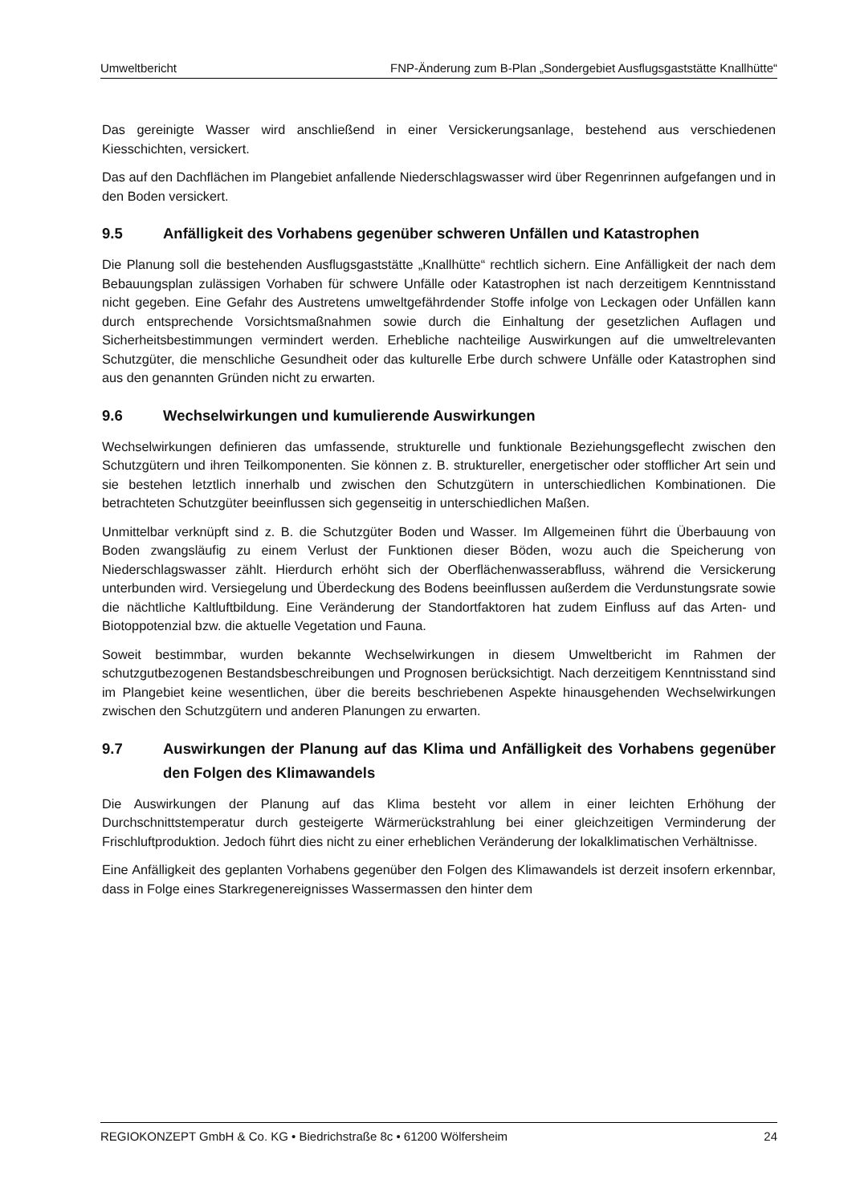Umweltbericht FNP-Änderung zum B-Plan „Sondergebiet Ausflugsgaststätte Knallhütte“
Das gereinigte Wasser wird anschließend in einer Versickerungsanlage, bestehend aus verschiedenen Kiesschichten, versickert.
Das auf den Dachflächen im Plangebiet anfallende Niederschlagswasser wird über Regenrinnen aufgefangen und in den Boden versickert.
9.5 Anfälligkeit des Vorhabens gegenüber schweren Unfällen und Katastrophen
Die Planung soll die bestehenden Ausflugsgaststätte „Knallhütte“ rechtlich sichern. Eine Anfälligkeit der nach dem Bebauungsplan zulässigen Vorhaben für schwere Unfälle oder Katastrophen ist nach derzeitigem Kenntnisstand nicht gegeben. Eine Gefahr des Austretens umweltgefährdender Stoffe infolge von Leckagen oder Unfällen kann durch entsprechende Vorsichtsmaßnahmen sowie durch die Einhaltung der gesetzlichen Auflagen und Sicherheitsbestimmungen vermindert werden. Erhebliche nachteilige Auswirkungen auf die umweltrelevanten Schutzgüter, die menschliche Gesundheit oder das kulturelle Erbe durch schwere Unfälle oder Katastrophen sind aus den genannten Gründen nicht zu erwarten.
9.6 Wechselwirkungen und kumulierende Auswirkungen
Wechselwirkungen definieren das umfassende, strukturelle und funktionale Beziehungsgeflecht zwischen den Schutzgütern und ihren Teilkomponenten. Sie können z. B. struktureller, energetischer oder stofflicher Art sein und sie bestehen letztlich innerhalb und zwischen den Schutzgütern in unterschiedlichen Kombinationen. Die betrachteten Schutzgüter beeinflussen sich gegenseitig in unterschiedlichen Maßen.
Unmittelbar verknüpft sind z. B. die Schutzgüter Boden und Wasser. Im Allgemeinen führt die Überbauung von Boden zwangsläufig zu einem Verlust der Funktionen dieser Böden, wozu auch die Speicherung von Niederschlagswasser zählt. Hierdurch erhöht sich der Oberflächenwasserabfluss, während die Versickerung unterbunden wird. Versiegelung und Überdeckung des Bodens beeinflussen außerdem die Verdunstungsrate sowie die nächtliche Kaltluftbildung. Eine Veränderung der Standortfaktoren hat zudem Einfluss auf das Arten- und Biotoppotenzial bzw. die aktuelle Vegetation und Fauna.
Soweit bestimmbar, wurden bekannte Wechselwirkungen in diesem Umweltbericht im Rahmen der schutzgutbezogenen Bestandsbeschreibungen und Prognosen berücksichtigt. Nach derzeitigem Kenntnisstand sind im Plangebiet keine wesentlichen, über die bereits beschriebenen Aspekte hinausgehenden Wechselwirkungen zwischen den Schutzgütern und anderen Planungen zu erwarten.
9.7 Auswirkungen der Planung auf das Klima und Anfälligkeit des Vorhabens gegenüber den Folgen des Klimawandels
Die Auswirkungen der Planung auf das Klima besteht vor allem in einer leichten Erhöhung der Durchschnittstemperatur durch gesteigerte Wärmerückstrahlung bei einer gleichzeitigen Verminderung der Frischluftproduktion. Jedoch führt dies nicht zu einer erheblichen Veränderung der lokalklimatischen Verhältnisse.
Eine Anfälligkeit des geplanten Vorhabens gegenüber den Folgen des Klimawandels ist derzeit insofern erkennbar, dass in Folge eines Starkregenereignisses Wassermassen den hinter dem
REGIOKONZEPT GmbH & Co. KG • Biedrichstraße 8c • 61200 Wölfersheim 24